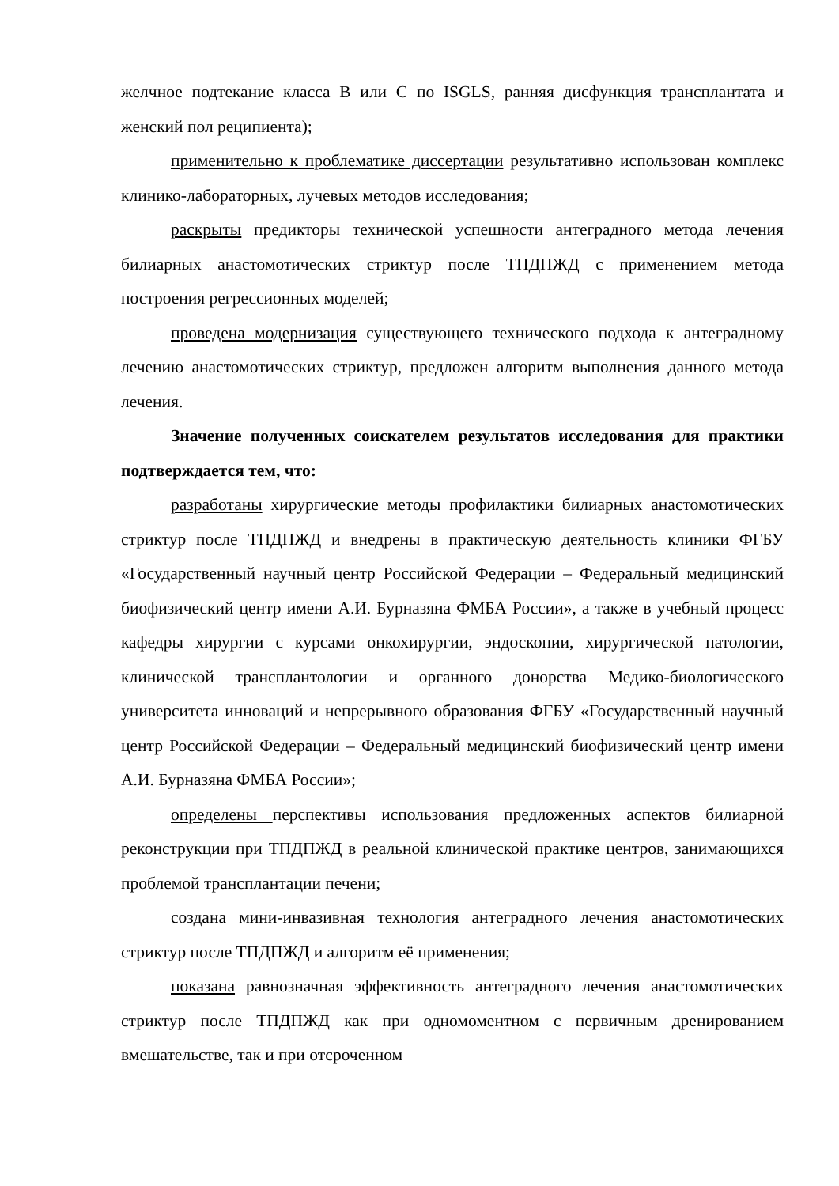желчное подтекание класса B или C по ISGLS, ранняя дисфункция трансплантата и женский пол реципиента);
применительно к проблематике диссертации результативно использован комплекс клинико-лабораторных, лучевых методов исследования;
раскрыты предикторы технической успешности антеградного метода лечения билиарных анастомотических стриктур после ТПДПЖД с применением метода построения регрессионных моделей;
проведена модернизация существующего технического подхода к антеградному лечению анастомотических стриктур, предложен алгоритм выполнения данного метода лечения.
Значение полученных соискателем результатов исследования для практики подтверждается тем, что:
разработаны хирургические методы профилактики билиарных анастомотических стриктур после ТПДПЖД и внедрены в практическую деятельность клиники ФГБУ «Государственный научный центр Российской Федерации – Федеральный медицинский биофизический центр имени А.И. Бурназяна ФМБА России», а также в учебный процесс кафедры хирургии с курсами онкохирургии, эндоскопии, хирургической патологии, клинической трансплантологии и органного донорства Медико-биологического университета инноваций и непрерывного образования ФГБУ «Государственный научный центр Российской Федерации – Федеральный медицинский биофизический центр имени А.И. Бурназяна ФМБА России»;
определены перспективы использования предложенных аспектов билиарной реконструкции при ТПДПЖД в реальной клинической практике центров, занимающихся проблемой трансплантации печени;
создана мини-инвазивная технология антеградного лечения анастомотических стриктур после ТПДПЖД и алгоритм её применения;
показана равнозначная эффективность антеградного лечения анастомотических стриктур после ТПДПЖД как при одномоментном с первичным дренированием вмешательстве, так и при отсроченном